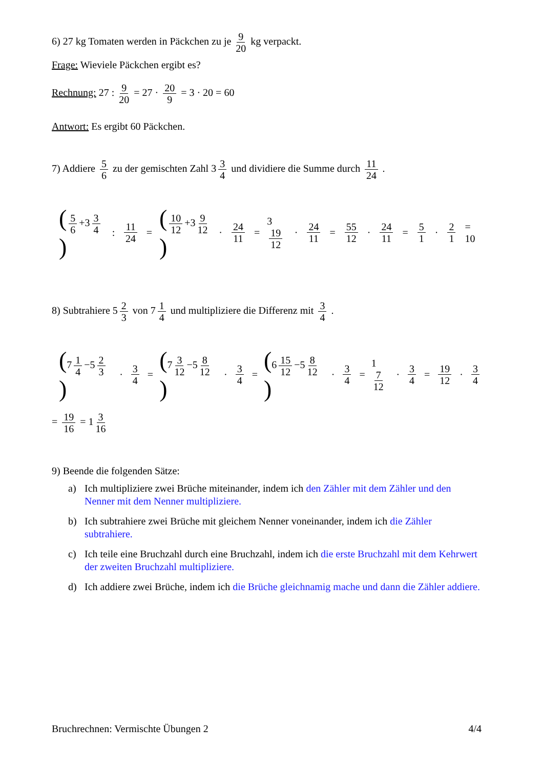6) 27 kg Tomaten werden in Päckchen zu je 9 20 kg verpackt.
Frage: Wieviele Päckchen ergibt es?
Rechnung: 27 : 9 20 = 27 · 20 9 = 3 · 20 = 60
Antwort: Es ergibt 60 Päckchen.
7) Addiere 5 6 zu der gemischten Zahl 3 3 4 und dividiere die Summe durch 11 24 .
(5 6 +3 3 4) : 11 24 = (10 12 +3 9 12) · 24 11 = 3 19 12 · 24 11 = 55 12 · 24 11 = 5 1 · 2 1 = 10
8) Subtrahiere 5 2 3 von 7 1 4 und multipliziere die Differenz mit 3 4 .
(7 1 4 −5 2 3) · 3 4 = (7 3 12 −5 8 12) · 3 4 = (6 15 12 −5 8 12) · 3 4 = 1 7 12 · 3 4 = 19 12 · 3 4
= 19 16 = 1 3 16
9) Beende die folgenden Sätze:
a) Ich multipliziere zwei Brüche miteinander, indem ich den Zähler mit dem Zähler und den Nenner mit dem Nenner multipliziere.
b) Ich subtrahiere zwei Brüche mit gleichem Nenner voneinander, indem ich die Zähler subtrahiere.
c) Ich teile eine Bruchzahl durch eine Bruchzahl, indem ich die erste Bruchzahl mit dem Kehrwert der zweiten Bruchzahl multipliziere.
d) Ich addiere zwei Brüche, indem ich die Brüche gleichnamig mache und dann die Zähler addiere.
Bruchrechnen: Vermischte Übungen 2 4/4